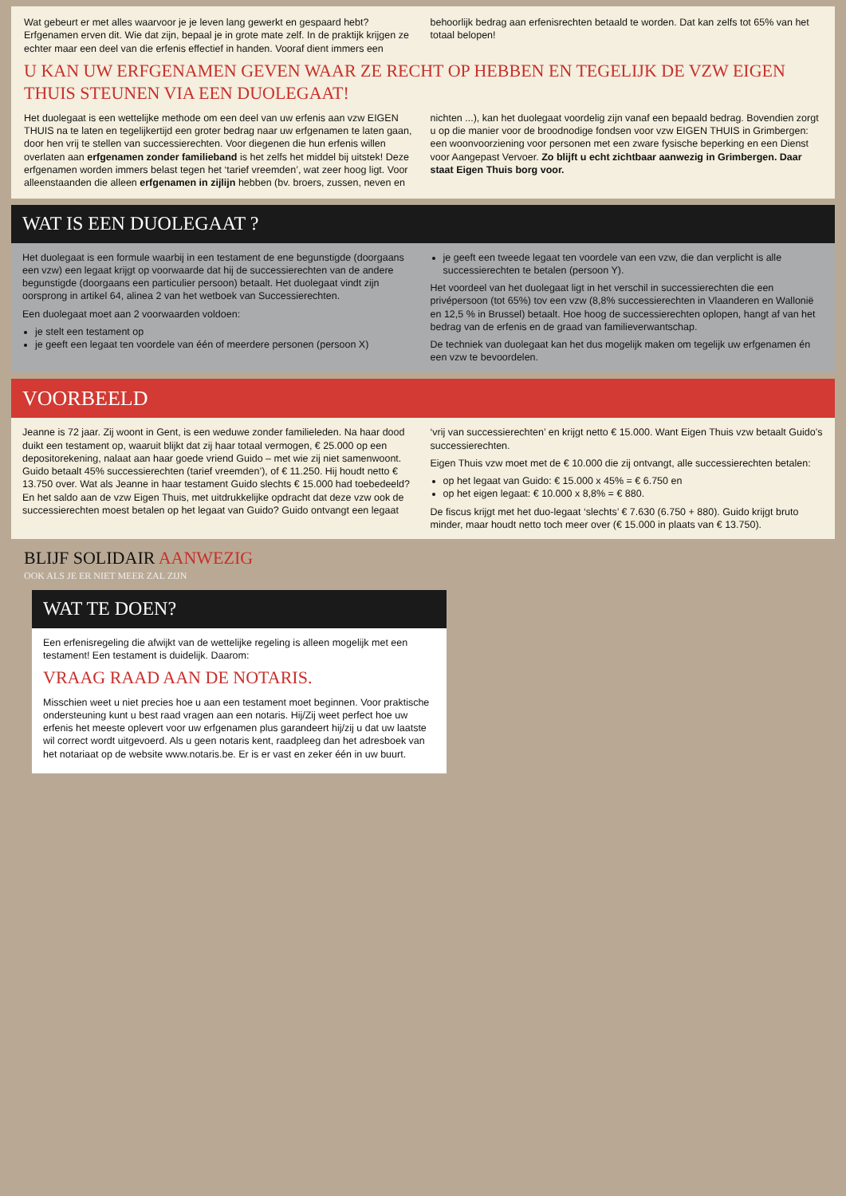Wat gebeurt er met alles waarvoor je je leven lang gewerkt en gespaard hebt? Erfgenamen erven dit. Wie dat zijn, bepaal je in grote mate zelf. In de praktijk krijgen ze echter maar een deel van die erfenis effectief in handen. Vooraf dient immers een behoorlijk bedrag aan erfenisrechten betaald te worden. Dat kan zelfs tot 65% van het totaal belopen!
U KAN UW ERFGENAMEN GEVEN WAAR ZE RECHT OP HEBBEN EN TEGELIJK DE VZW EIGEN THUIS STEUNEN VIA EEN DUOLEGAAT!
Het duolegaat is een wettelijke methode om een deel van uw erfenis aan vzw EIGEN THUIS na te laten en tegelijkertijd een groter bedrag naar uw erfgenamen te laten gaan, door hen vrij te stellen van successierechten. Voor diegenen die hun erfenis willen overlaten aan erfgenamen zonder familieband is het zelfs het middel bij uitstek! Deze erfgenamen worden immers belast tegen het ‘tarief vreemden’, wat zeer hoog ligt. Voor alleenstaanden die alleen erfgenamen in zijlijn hebben (bv. broers, zussen, neven en nichten ...), kan het duolegaat voordelig zijn vanaf een bepaald bedrag. Bovendien zorgt u op die manier voor de broodnodige fondsen voor vzw EIGEN THUIS in Grimbergen: een woonvoorziening voor personen met een zware fysische beperking en een Dienst voor Aangepast Vervoer. Zo blijft u echt zichtbaar aanwezig in Grimbergen. Daar staat Eigen Thuis borg voor.
WAT IS EEN DUOLEGAAT ?
Het duolegaat is een formule waarbij in een testament de ene begunstigde (doorgaans een vzw) een legaat krijgt op voorwaarde dat hij de successierechten van de andere begunstigde (doorgaans een particulier persoon) betaalt. Het duolegaat vindt zijn oorsprong in artikel 64, alinea 2 van het wetboek van Successierechten.
Een duolegaat moet aan 2 voorwaarden voldoen:
je stelt een testament op
je geeft een legaat ten voordele van één of meerdere personen (persoon X)
je geeft een tweede legaat ten voordele van een vzw, die dan verplicht is alle successierechten te betalen (persoon Y).
Het voordeel van het duolegaat ligt in het verschil in successierechten die een privépersoon (tot 65%) tov een vzw (8,8% successierechten in Vlaanderen en Wallonië en 12,5 % in Brussel) betaalt. Hoe hoog de successierechten oplopen, hangt af van het bedrag van de erfenis en de graad van familieverwantschap.
De techniek van duolegaat kan het dus mogelijk maken om tegelijk uw erfgenamen én een vzw te bevoordelen.
VOORBEELD
Jeanne is 72 jaar. Zij woont in Gent, is een weduwe zonder familieleden. Na haar dood duikt een testament op, waaruit blijkt dat zij haar totaal vermogen, € 25.000 op een depositorekening, nalaat aan haar goede vriend Guido – met wie zij niet samenwoont. Guido betaalt 45% successierechten (tarief vreemden’), of € 11.250. Hij houdt netto € 13.750 over. Wat als Jeanne in haar testament Guido slechts € 15.000 had toebedeeld? En het saldo aan de vzw Eigen Thuis, met uitdrukkelijke opdracht dat deze vzw ook de successierechten moest betalen op het legaat van Guido? Guido ontvangt een legaat ‘vrij van successierechten’ en krijgt netto € 15.000. Want Eigen Thuis vzw betaalt Guido’s successierechten.
Eigen Thuis vzw moet met de € 10.000 die zij ontvangt, alle successierechten betalen:
op het legaat van Guido: € 15.000 x 45% = € 6.750 en
op het eigen legaat: € 10.000 x 8,8% = € 880.
De fiscus krijgt met het duo-legaat ‘slechts’ € 7.630 (6.750 + 880). Guido krijgt bruto minder, maar houdt netto toch meer over (€ 15.000 in plaats van € 13.750).
BLIJF SOLIDAIR AANWEZIG
OOK ALS JE ER NIET MEER ZAL ZIJN
WAT TE DOEN?
Een erfenisregeling die afwijkt van de wettelijke regeling is alleen mogelijk met een testament! Een testament is duidelijk. Daarom:
VRAAG RAAD AAN DE NOTARIS.
Misschien weet u niet precies hoe u aan een testament moet beginnen. Voor praktische ondersteuning kunt u best raad vragen aan een notaris. Hij/Zij weet perfect hoe uw erfenis het meeste oplevert voor uw erfgenamen plus garandeert hij/zij u dat uw laatste wil correct wordt uitgevoerd. Als u geen notaris kent, raadpleeg dan het adresboek van het notariaat op de website www.notaris.be. Er is er vast en zeker één in uw buurt.